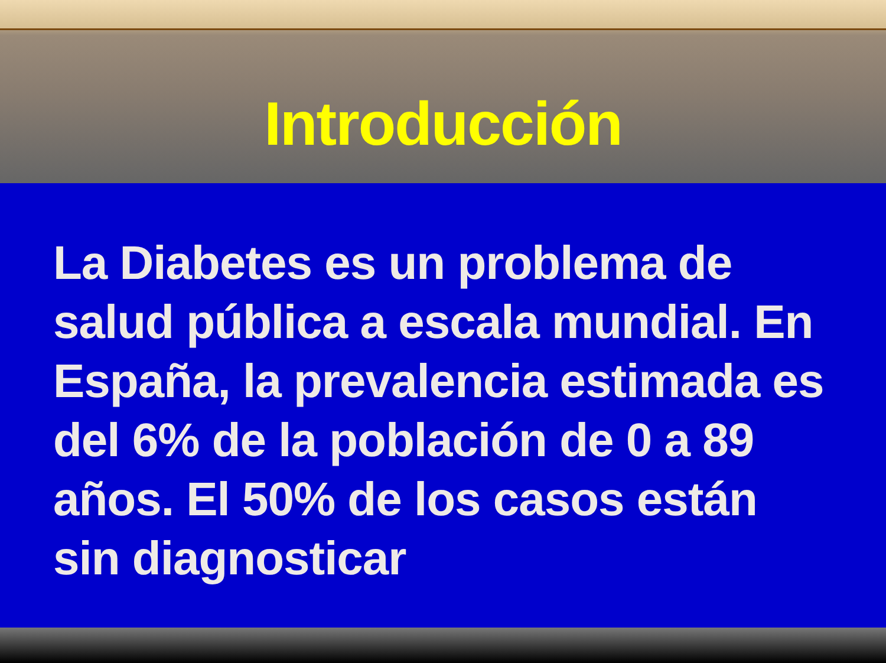Introducción
La Diabetes es un problema de salud pública a escala mundial. En España, la prevalencia estimada es del 6% de la población de 0 a 89 años. El 50% de los casos están sin diagnosticar